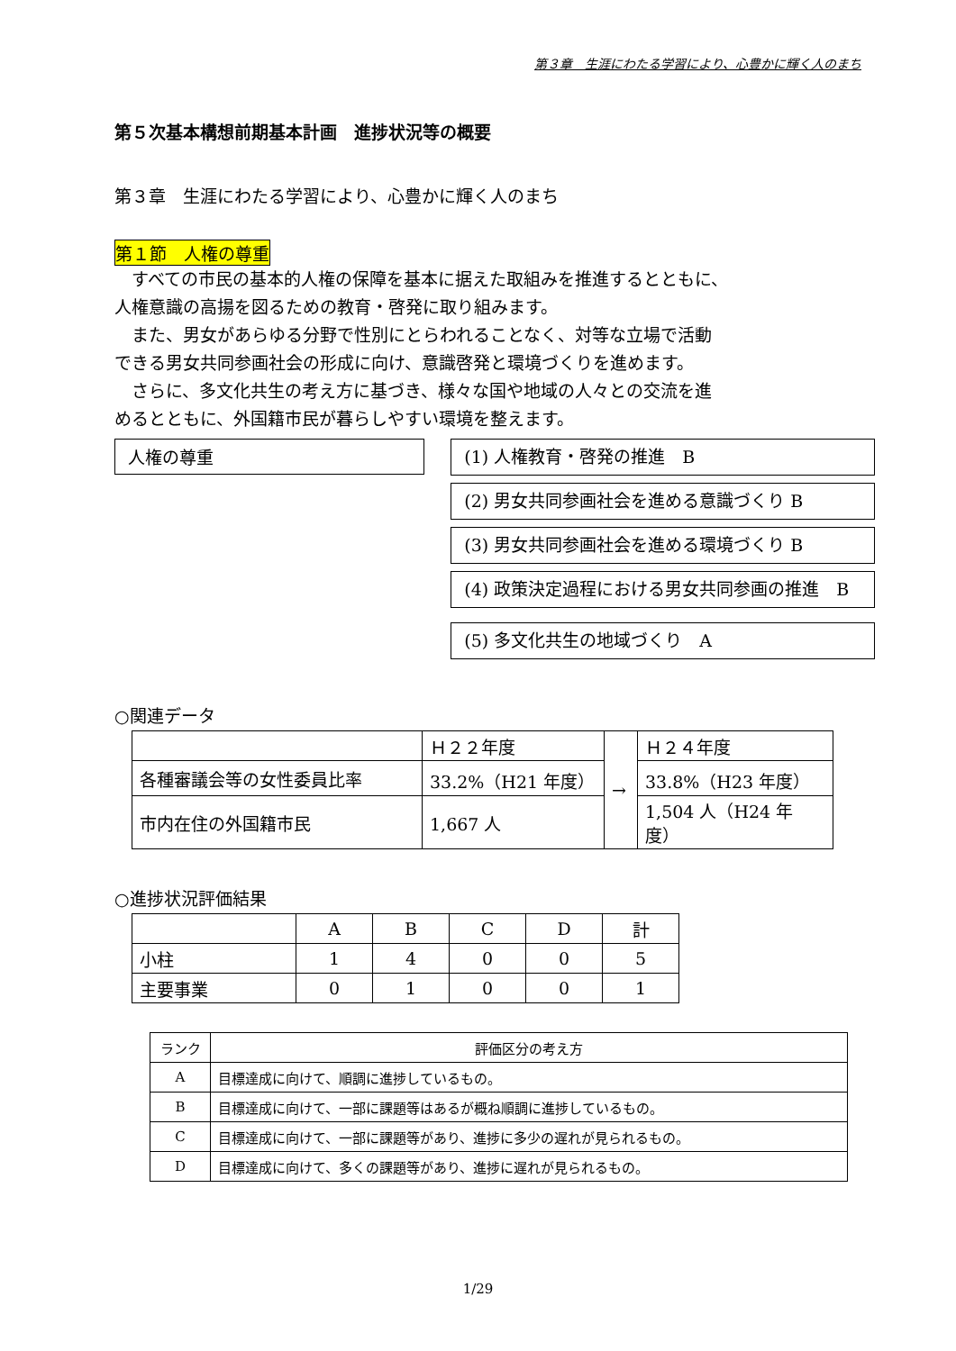第３章　生涯にわたる学習により、心豊かに輝く人のまち
第５次基本構想前期基本計画　進捗状況等の概要
第３章　生涯にわたる学習により、心豊かに輝く人のまち
第１節　人権の尊重
すべての市民の基本的人権の保障を基本に据えた取組みを推進するとともに、
人権意識の高揚を図るための教育・啓発に取り組みます。
また、男女があらゆる分野で性別にとらわれることなく、対等な立場で活動
できる男女共同参画社会の形成に向け、意識啓発と環境づくりを進めます。
さらに、多文化共生の考え方に基づき、様々な国や地域の人々との交流を進
めるとともに、外国籍市民が暮らしやすい環境を整えます。
人権の尊重
(1) 人権教育・啓発の推進　B
(2) 男女共同参画社会を進める意識づくり B
(3) 男女共同参画社会を進める環境づくり B
(4) 政策決定過程における男女共同参画の推進　B
(5) 多文化共生の地域づくり　A
○関連データ
| | Ｈ２２年度 | → | Ｈ２４年度 |
| 各種審議会等の女性委員比率 | 33.2%（H21 年度） | | 33.8%（H23 年度） |
| 市内在住の外国籍市民 | 1,667 人 | | 1,504 人（H24 年度） |
○進捗状況評価結果
| | A | B | C | D | 計 |
| --- | --- | --- | --- | --- | --- |
| 小柱 | 1 | 4 | 0 | 0 | 5 |
| 主要事業 | 0 | 1 | 0 | 0 | 1 |
| ランク | 評価区分の考え方 |
| A | 目標達成に向けて、順調に進捗しているもの。 |
| B | 目標達成に向けて、一部に課題等はあるが概ね順調に進捗しているもの。 |
| C | 目標達成に向けて、一部に課題等があり、進捗に多少の遅れが見られるもの。 |
| D | 目標達成に向けて、多くの課題等があり、進捗に遅れが見られるもの。 |
1/29